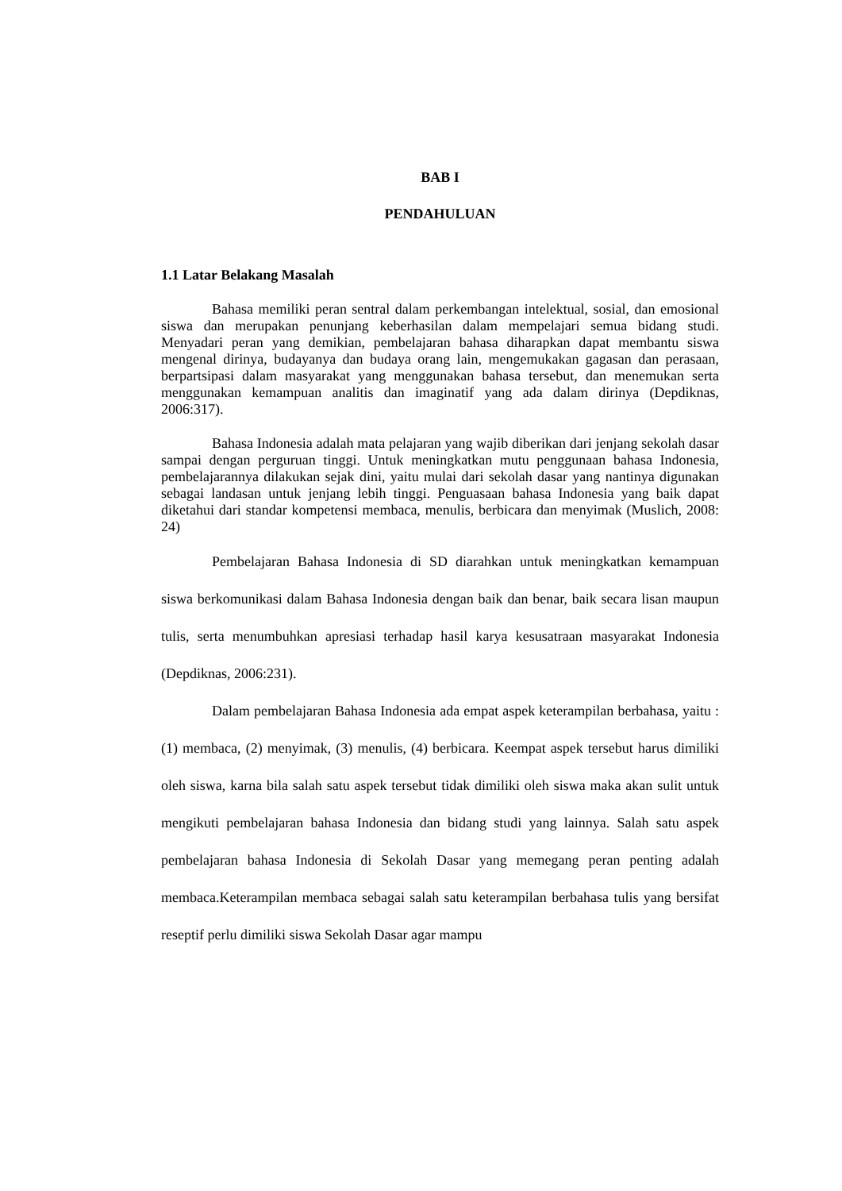BAB I
PENDAHULUAN
1.1 Latar Belakang Masalah
Bahasa memiliki peran sentral dalam perkembangan intelektual, sosial, dan emosional siswa dan merupakan penunjang keberhasilan dalam mempelajari semua bidang studi. Menyadari peran yang demikian, pembelajaran bahasa diharapkan dapat membantu siswa mengenal dirinya, budayanya dan budaya orang lain, mengemukakan gagasan dan perasaan, berpartsipasi dalam masyarakat yang menggunakan bahasa tersebut, dan menemukan serta menggunakan kemampuan analitis dan imaginatif yang ada dalam dirinya (Depdiknas, 2006:317).
Bahasa Indonesia adalah mata pelajaran yang wajib diberikan dari jenjang sekolah dasar sampai dengan perguruan tinggi. Untuk meningkatkan mutu penggunaan bahasa Indonesia, pembelajarannya dilakukan sejak dini, yaitu mulai dari sekolah dasar yang nantinya digunakan sebagai landasan untuk jenjang lebih tinggi. Penguasaan bahasa Indonesia yang baik dapat diketahui dari standar kompetensi membaca, menulis, berbicara dan menyimak (Muslich, 2008: 24)
Pembelajaran Bahasa Indonesia di SD diarahkan untuk meningkatkan kemampuan siswa berkomunikasi dalam Bahasa Indonesia dengan baik dan benar, baik secara lisan maupun tulis, serta menumbuhkan apresiasi terhadap hasil karya kesusatraan masyarakat Indonesia (Depdiknas, 2006:231).
Dalam pembelajaran Bahasa Indonesia ada empat aspek keterampilan berbahasa, yaitu : (1) membaca, (2) menyimak, (3) menulis, (4) berbicara. Keempat aspek tersebut harus dimiliki oleh siswa, karna bila salah satu aspek tersebut tidak dimiliki oleh siswa maka akan sulit untuk mengikuti pembelajaran bahasa Indonesia dan bidang studi yang lainnya. Salah satu aspek pembelajaran bahasa Indonesia di Sekolah Dasar yang memegang peran penting adalah membaca.Keterampilan membaca sebagai salah satu keterampilan berbahasa tulis yang bersifat reseptif perlu dimiliki siswa Sekolah Dasar agar mampu